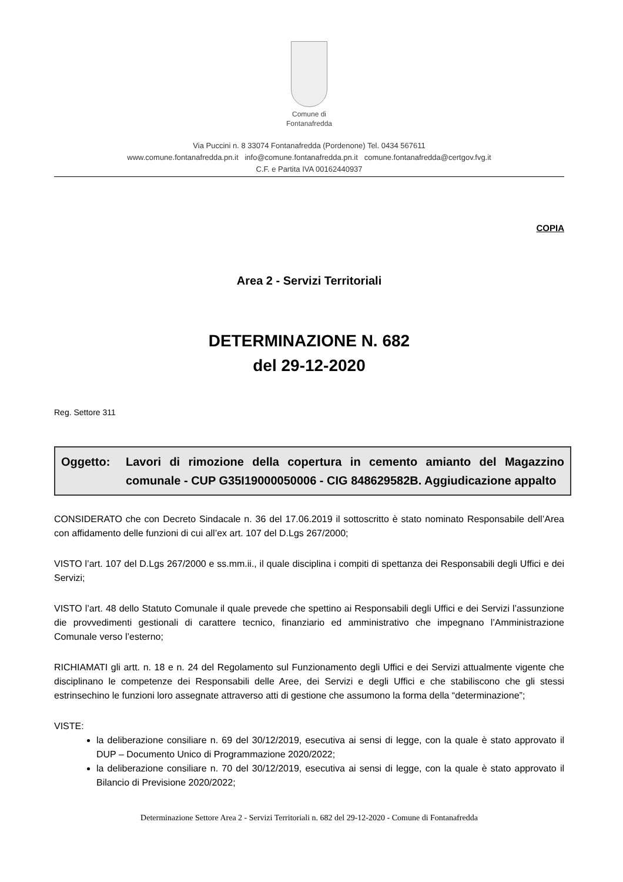Comune di
Fontanafredda
Via Puccini n. 8 33074 Fontanafredda (Pordenone) Tel. 0434 567611
www.comune.fontanafredda.pn.it info@comune.fontanafredda.pn.it comune.fontanafredda@certgov.fvg.it
C.F. e Partita IVA 00162440937
COPIA
Area 2 - Servizi Territoriali
DETERMINAZIONE N. 682
del 29-12-2020
Reg. Settore 311
Oggetto: Lavori di rimozione della copertura in cemento amianto del Magazzino comunale - CUP G35I19000050006 - CIG 848629582B. Aggiudicazione appalto
CONSIDERATO che con Decreto Sindacale n. 36 del 17.06.2019 il sottoscritto è stato nominato Responsabile dell’Area con affidamento delle funzioni di cui all’ex art. 107 del D.Lgs 267/2000;
VISTO l’art. 107 del D.Lgs 267/2000 e ss.mm.ii., il quale disciplina i compiti di spettanza dei Responsabili degli Uffici e dei Servizi;
VISTO l’art. 48 dello Statuto Comunale il quale prevede che spettino ai Responsabili degli Uffici e dei Servizi l’assunzione die provvedimenti gestionali di carattere tecnico, finanziario ed amministrativo che impegnano l’Amministrazione Comunale verso l’esterno;
RICHIAMATI gli artt. n. 18 e n. 24 del Regolamento sul Funzionamento degli Uffici e dei Servizi attualmente vigente che disciplinano le competenze dei Responsabili delle Aree, dei Servizi e degli Uffici e che stabiliscono che gli stessi estrinsechino le funzioni loro assegnate attraverso atti di gestione che assumono la forma della “determinazione”;
VISTE:
la deliberazione consiliare n. 69 del 30/12/2019, esecutiva ai sensi di legge, con la quale è stato approvato il DUP – Documento Unico di Programmazione 2020/2022;
la deliberazione consiliare n. 70 del 30/12/2019, esecutiva ai sensi di legge, con la quale è stato approvato il Bilancio di Previsione 2020/2022;
Determinazione Settore Area 2 - Servizi Territoriali n. 682 del 29-12-2020 - Comune di Fontanafredda